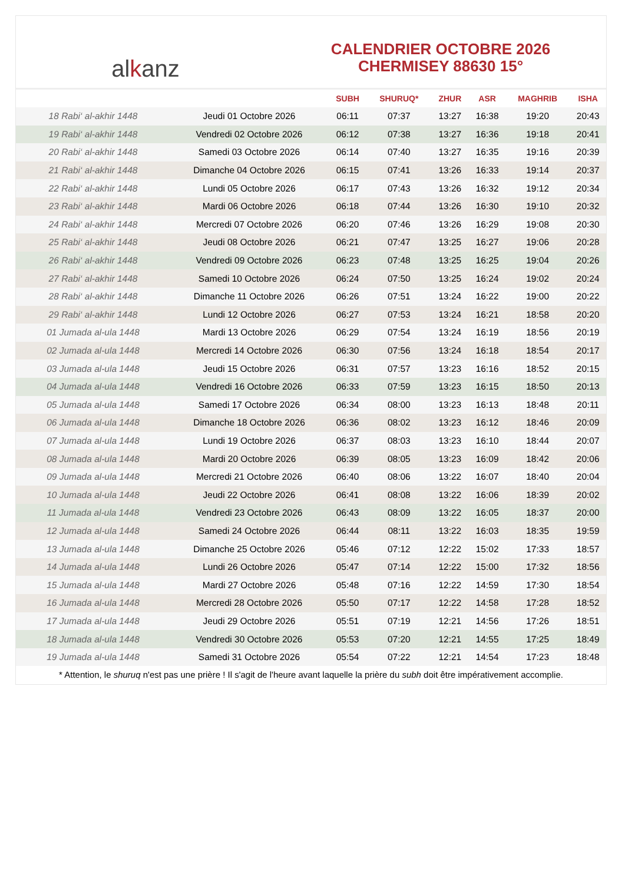al k anz
CALENDRIER OCTOBRE 2026
CHERMISEY 88630 15°
| | | SUBH | SHURUQ* | ZHUR | ASR | MAGHRIB | ISHA |
| --- | --- | --- | --- | --- | --- | --- | --- |
| 18 Rabi‘ al-akhir 1448 | Jeudi 01 Octobre 2026 | 06:11 | 07:37 | 13:27 | 16:38 | 19:20 | 20:43 |
| 19 Rabi‘ al-akhir 1448 | Vendredi 02 Octobre 2026 | 06:12 | 07:38 | 13:27 | 16:36 | 19:18 | 20:41 |
| 20 Rabi‘ al-akhir 1448 | Samedi 03 Octobre 2026 | 06:14 | 07:40 | 13:27 | 16:35 | 19:16 | 20:39 |
| 21 Rabi‘ al-akhir 1448 | Dimanche 04 Octobre 2026 | 06:15 | 07:41 | 13:26 | 16:33 | 19:14 | 20:37 |
| 22 Rabi‘ al-akhir 1448 | Lundi 05 Octobre 2026 | 06:17 | 07:43 | 13:26 | 16:32 | 19:12 | 20:34 |
| 23 Rabi‘ al-akhir 1448 | Mardi 06 Octobre 2026 | 06:18 | 07:44 | 13:26 | 16:30 | 19:10 | 20:32 |
| 24 Rabi‘ al-akhir 1448 | Mercredi 07 Octobre 2026 | 06:20 | 07:46 | 13:26 | 16:29 | 19:08 | 20:30 |
| 25 Rabi‘ al-akhir 1448 | Jeudi 08 Octobre 2026 | 06:21 | 07:47 | 13:25 | 16:27 | 19:06 | 20:28 |
| 26 Rabi‘ al-akhir 1448 | Vendredi 09 Octobre 2026 | 06:23 | 07:48 | 13:25 | 16:25 | 19:04 | 20:26 |
| 27 Rabi‘ al-akhir 1448 | Samedi 10 Octobre 2026 | 06:24 | 07:50 | 13:25 | 16:24 | 19:02 | 20:24 |
| 28 Rabi‘ al-akhir 1448 | Dimanche 11 Octobre 2026 | 06:26 | 07:51 | 13:24 | 16:22 | 19:00 | 20:22 |
| 29 Rabi‘ al-akhir 1448 | Lundi 12 Octobre 2026 | 06:27 | 07:53 | 13:24 | 16:21 | 18:58 | 20:20 |
| 01 Jumada al-ula 1448 | Mardi 13 Octobre 2026 | 06:29 | 07:54 | 13:24 | 16:19 | 18:56 | 20:19 |
| 02 Jumada al-ula 1448 | Mercredi 14 Octobre 2026 | 06:30 | 07:56 | 13:24 | 16:18 | 18:54 | 20:17 |
| 03 Jumada al-ula 1448 | Jeudi 15 Octobre 2026 | 06:31 | 07:57 | 13:23 | 16:16 | 18:52 | 20:15 |
| 04 Jumada al-ula 1448 | Vendredi 16 Octobre 2026 | 06:33 | 07:59 | 13:23 | 16:15 | 18:50 | 20:13 |
| 05 Jumada al-ula 1448 | Samedi 17 Octobre 2026 | 06:34 | 08:00 | 13:23 | 16:13 | 18:48 | 20:11 |
| 06 Jumada al-ula 1448 | Dimanche 18 Octobre 2026 | 06:36 | 08:02 | 13:23 | 16:12 | 18:46 | 20:09 |
| 07 Jumada al-ula 1448 | Lundi 19 Octobre 2026 | 06:37 | 08:03 | 13:23 | 16:10 | 18:44 | 20:07 |
| 08 Jumada al-ula 1448 | Mardi 20 Octobre 2026 | 06:39 | 08:05 | 13:23 | 16:09 | 18:42 | 20:06 |
| 09 Jumada al-ula 1448 | Mercredi 21 Octobre 2026 | 06:40 | 08:06 | 13:22 | 16:07 | 18:40 | 20:04 |
| 10 Jumada al-ula 1448 | Jeudi 22 Octobre 2026 | 06:41 | 08:08 | 13:22 | 16:06 | 18:39 | 20:02 |
| 11 Jumada al-ula 1448 | Vendredi 23 Octobre 2026 | 06:43 | 08:09 | 13:22 | 16:05 | 18:37 | 20:00 |
| 12 Jumada al-ula 1448 | Samedi 24 Octobre 2026 | 06:44 | 08:11 | 13:22 | 16:03 | 18:35 | 19:59 |
| 13 Jumada al-ula 1448 | Dimanche 25 Octobre 2026 | 05:46 | 07:12 | 12:22 | 15:02 | 17:33 | 18:57 |
| 14 Jumada al-ula 1448 | Lundi 26 Octobre 2026 | 05:47 | 07:14 | 12:22 | 15:00 | 17:32 | 18:56 |
| 15 Jumada al-ula 1448 | Mardi 27 Octobre 2026 | 05:48 | 07:16 | 12:22 | 14:59 | 17:30 | 18:54 |
| 16 Jumada al-ula 1448 | Mercredi 28 Octobre 2026 | 05:50 | 07:17 | 12:22 | 14:58 | 17:28 | 18:52 |
| 17 Jumada al-ula 1448 | Jeudi 29 Octobre 2026 | 05:51 | 07:19 | 12:21 | 14:56 | 17:26 | 18:51 |
| 18 Jumada al-ula 1448 | Vendredi 30 Octobre 2026 | 05:53 | 07:20 | 12:21 | 14:55 | 17:25 | 18:49 |
| 19 Jumada al-ula 1448 | Samedi 31 Octobre 2026 | 05:54 | 07:22 | 12:21 | 14:54 | 17:23 | 18:48 |
* Attention, le shuruq n'est pas une prière ! Il s'agit de l'heure avant laquelle la prière du subh doit être impérativement accomplie.